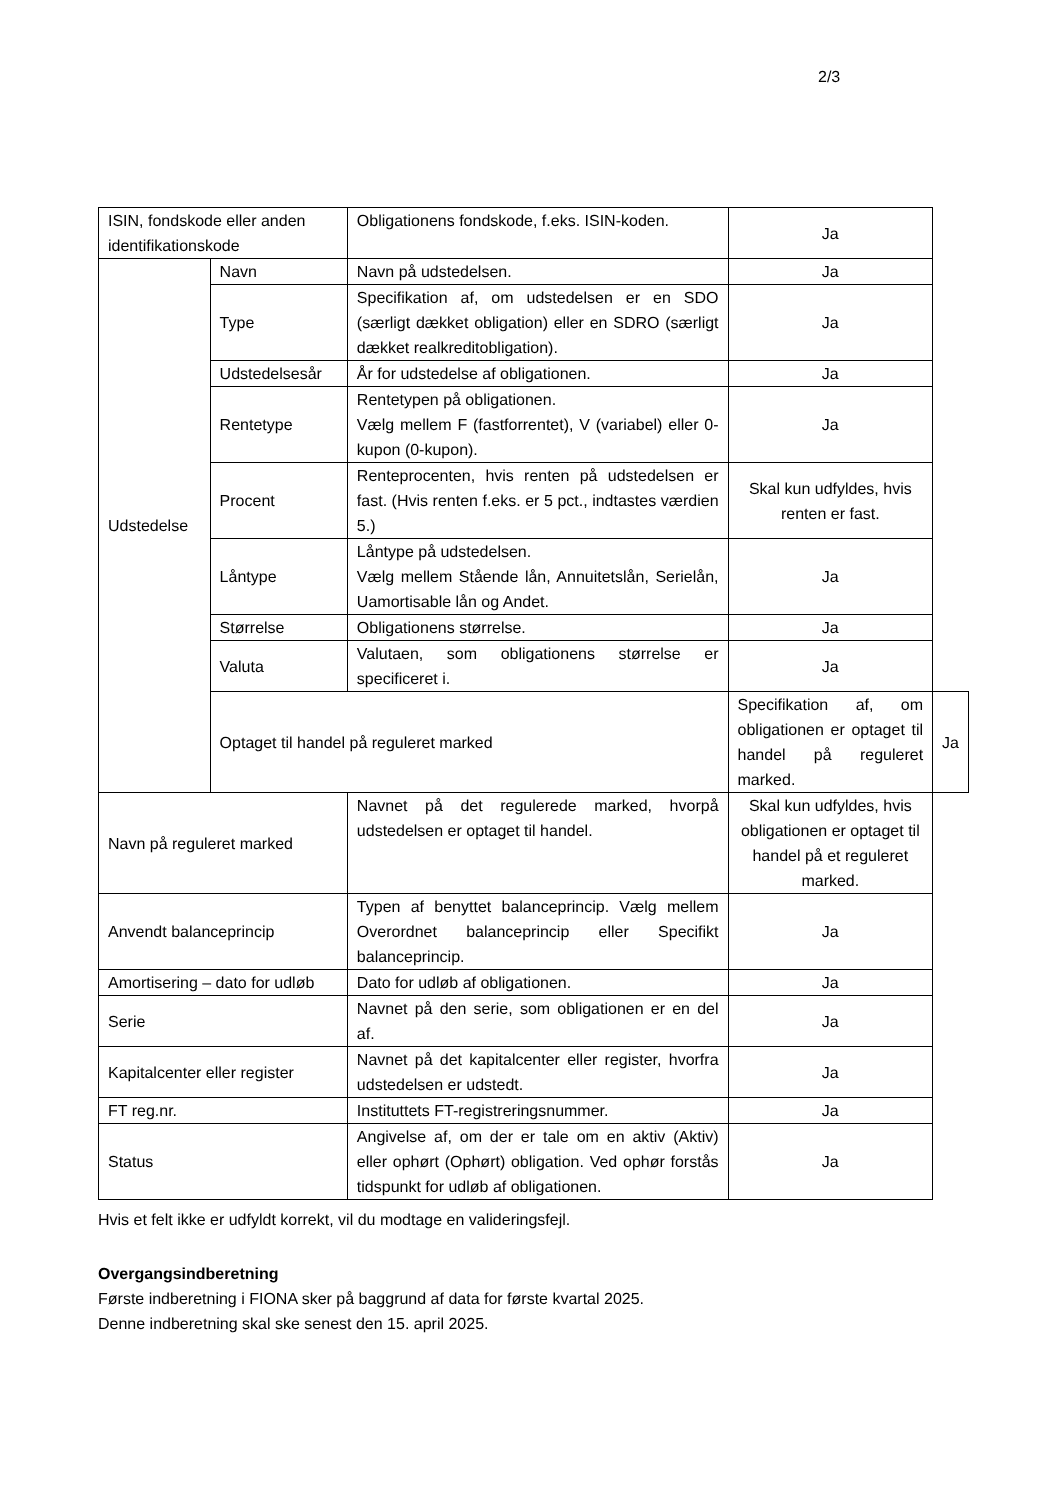2/3
| ISIN, fondskode eller anden identifikationskode | | Obligationens fondskode, f.eks. ISIN-koden. | Ja | |
| Udstedelse | Navn | Navn på udstedelsen. | Ja | |
| | Type | Specifikation af, om udstedelsen er en SDO (særligt dækket obligation) eller en SDRO (særligt dækket realkreditobligation). | Ja | |
| | Udstedelsesår | År for udstedelse af obligationen. | Ja | |
| | Rentetype | Rentetypen på obligationen. Vælg mellem F (fastforrentet), V (variabel) eller 0-kupon (0-kupon). | Ja | |
| | Procent | Renteprocenten, hvis renten på udstedelsen er fast. (Hvis renten f.eks. er 5 pct., indtastes værdien 5.) | Skal kun udfyldes, hvis renten er fast. | |
| | Låntype | Låntype på udstedelsen. Vælg mellem Stående lån, Annuitetslån, Serielån, Uamortisable lån og Andet. | Ja | |
| | Størrelse | Obligationens størrelse. | Ja | |
| | Valuta | Valutaen, som obligationens størrelse er specificeret i. | Ja | |
| | Optaget til handel på reguleret marked | | Specifikation af, om obligationen er optaget til handel på reguleret marked. | Ja |
| Navn på reguleret marked | | Navnet på det regulerede marked, hvorpå udstedelsen er optaget til handel. | Skal kun udfyldes, hvis obligationen er optaget til handel på et reguleret marked. | |
| Anvendt balanceprincip | | Typen af benyttet balanceprincip. Vælg mellem Overordnet balanceprincip eller Specifikt balanceprincip. | Ja | |
| Amortisering – dato for udløb | | Dato for udløb af obligationen. | Ja | |
| Serie | | Navnet på den serie, som obligationen er en del af. | Ja | |
| Kapitalcenter eller register | | Navnet på det kapitalcenter eller register, hvorfra udstedelsen er udstedt. | Ja | |
| FT reg.nr. | | Instituttets FT-registreringsnummer. | Ja | |
| Status | | Angivelse af, om der er tale om en aktiv (Aktiv) eller ophørt (Ophørt) obligation. Ved ophør forstås tidspunkt for udløb af obligationen. | Ja | |
Hvis et felt ikke er udfyldt korrekt, vil du modtage en valideringsfejl.
Overgangsindberetning
Første indberetning i FIONA sker på baggrund af data for første kvartal 2025.
Denne indberetning skal ske senest den 15. april 2025.